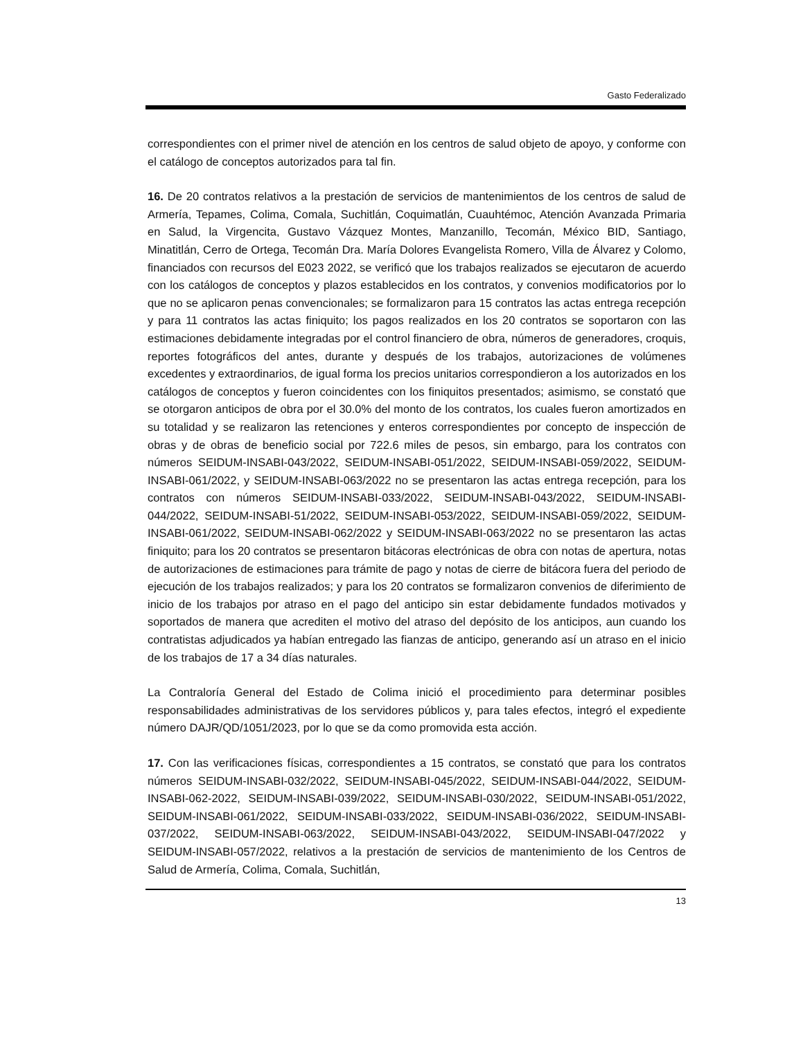Gasto Federalizado
correspondientes con el primer nivel de atención en los centros de salud objeto de apoyo, y conforme con el catálogo de conceptos autorizados para tal fin.
16. De 20 contratos relativos a la prestación de servicios de mantenimientos de los centros de salud de Armería, Tepames, Colima, Comala, Suchitlán, Coquimatlán, Cuauhtémoc, Atención Avanzada Primaria en Salud, la Virgencita, Gustavo Vázquez Montes, Manzanillo, Tecomán, México BID, Santiago, Minatitlán, Cerro de Ortega, Tecomán Dra. María Dolores Evangelista Romero, Villa de Álvarez y Colomo, financiados con recursos del E023 2022, se verificó que los trabajos realizados se ejecutaron de acuerdo con los catálogos de conceptos y plazos establecidos en los contratos, y convenios modificatorios por lo que no se aplicaron penas convencionales; se formalizaron para 15 contratos las actas entrega recepción y para 11 contratos las actas finiquito; los pagos realizados en los 20 contratos se soportaron con las estimaciones debidamente integradas por el control financiero de obra, números de generadores, croquis, reportes fotográficos del antes, durante y después de los trabajos, autorizaciones de volúmenes excedentes y extraordinarios, de igual forma los precios unitarios correspondieron a los autorizados en los catálogos de conceptos y fueron coincidentes con los finiquitos presentados; asimismo, se constató que se otorgaron anticipos de obra por el 30.0% del monto de los contratos, los cuales fueron amortizados en su totalidad y se realizaron las retenciones y enteros correspondientes por concepto de inspección de obras y de obras de beneficio social por 722.6 miles de pesos, sin embargo, para los contratos con números SEIDUM-INSABI-043/2022, SEIDUM-INSABI-051/2022, SEIDUM-INSABI-059/2022, SEIDUM-INSABI-061/2022, y SEIDUM-INSABI-063/2022 no se presentaron las actas entrega recepción, para los contratos con números SEIDUM-INSABI-033/2022, SEIDUM-INSABI-043/2022, SEIDUM-INSABI-044/2022, SEIDUM-INSABI-51/2022, SEIDUM-INSABI-053/2022, SEIDUM-INSABI-059/2022, SEIDUM-INSABI-061/2022, SEIDUM-INSABI-062/2022 y SEIDUM-INSABI-063/2022 no se presentaron las actas finiquito; para los 20 contratos se presentaron bitácoras electrónicas de obra con notas de apertura, notas de autorizaciones de estimaciones para trámite de pago y notas de cierre de bitácora fuera del periodo de ejecución de los trabajos realizados; y para los 20 contratos se formalizaron convenios de diferimiento de inicio de los trabajos por atraso en el pago del anticipo sin estar debidamente fundados motivados y soportados de manera que acrediten el motivo del atraso del depósito de los anticipos, aun cuando los contratistas adjudicados ya habían entregado las fianzas de anticipo, generando así un atraso en el inicio de los trabajos de 17 a 34 días naturales.
La Contraloría General del Estado de Colima inició el procedimiento para determinar posibles responsabilidades administrativas de los servidores públicos y, para tales efectos, integró el expediente número DAJR/QD/1051/2023, por lo que se da como promovida esta acción.
17. Con las verificaciones físicas, correspondientes a 15 contratos, se constató que para los contratos números SEIDUM-INSABI-032/2022, SEIDUM-INSABI-045/2022, SEIDUM-INSABI-044/2022, SEIDUM-INSABI-062-2022, SEIDUM-INSABI-039/2022, SEIDUM-INSABI-030/2022, SEIDUM-INSABI-051/2022, SEIDUM-INSABI-061/2022, SEIDUM-INSABI-033/2022, SEIDUM-INSABI-036/2022, SEIDUM-INSABI-037/2022, SEIDUM-INSABI-063/2022, SEIDUM-INSABI-043/2022, SEIDUM-INSABI-047/2022 y SEIDUM-INSABI-057/2022, relativos a la prestación de servicios de mantenimiento de los Centros de Salud de Armería, Colima, Comala, Suchitlán,
13